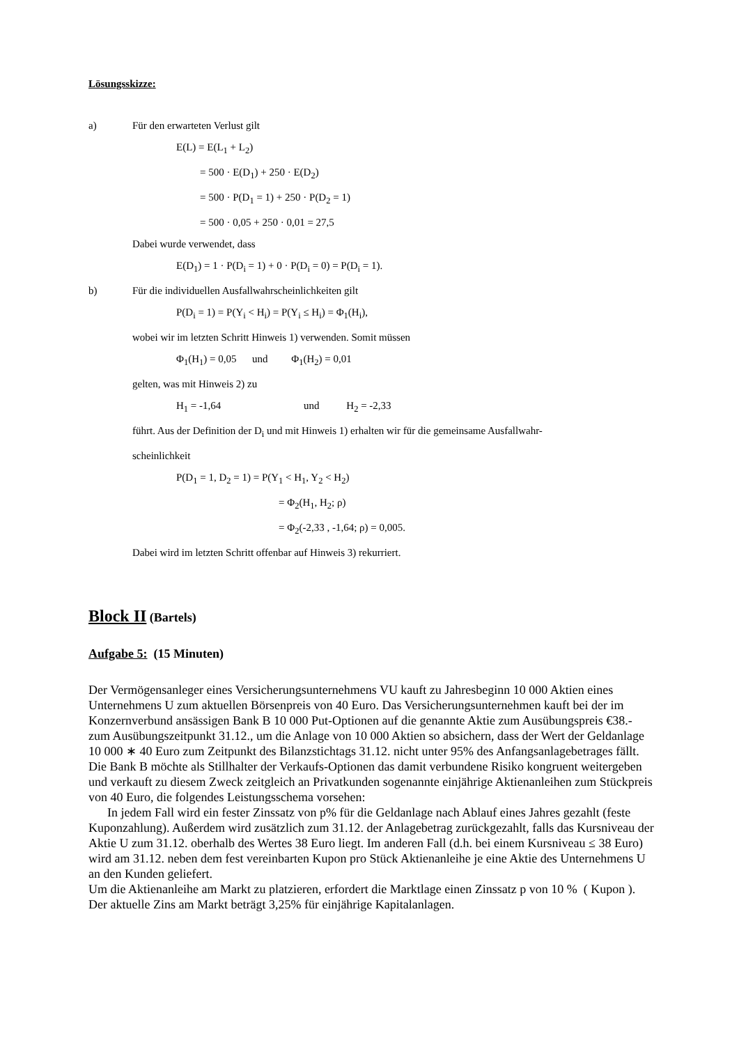Lösungsskizze:
a) Für den erwarteten Verlust gilt
E(L) = E(L<sub>1</sub> + L<sub>2</sub>)
= 500 · E(D<sub>1</sub>) + 250 · E(D<sub>2</sub>)
= 500 · P(D<sub>1</sub> = 1) + 250 · P(D<sub>2</sub> = 1)
= 500 · 0,05 + 250 · 0,01 = 27,5
Dabei wurde verwendet, dass
E(D<sub>1</sub>) = 1 · P(D<sub>i</sub> = 1) + 0 · P(D<sub>i</sub> = 0) = P(D<sub>i</sub> = 1).
b) Für die individuellen Ausfallwahrscheinlichkeiten gilt
P(D<sub>i</sub> = 1) = P(Y<sub>i</sub> < H<sub>i</sub>) = P(Y<sub>i</sub> ≤ H<sub>i</sub>) = Φ<sub>1</sub>(H<sub>i</sub>),
wobei wir im letzten Schritt Hinweis 1) verwenden. Somit müssen
Φ<sub>1</sub>(H<sub>1</sub>) = 0,05 und Φ<sub>1</sub>(H<sub>2</sub>) = 0,01
gelten, was mit Hinweis 2) zu
H<sub>1</sub> = -1,64 und H<sub>2</sub> = -2,33
führt. Aus der Definition der D<sub>i</sub> und mit Hinweis 1) erhalten wir für die gemeinsame Ausfallwahr-
scheinlichkeit
P(D<sub>1</sub> = 1, D<sub>2</sub> = 1) = P(Y<sub>1</sub> < H<sub>1</sub>, Y<sub>2</sub> < H<sub>2</sub>)
= Φ<sub>2</sub>(H<sub>1</sub>, H<sub>2</sub>; ρ)
= Φ<sub>2</sub>(-2,33 , -1,64; ρ) = 0,005.
Dabei wird im letzten Schritt offenbar auf Hinweis 3) rekurriert.
Block II (Bartels)
Aufgabe 5: (15 Minuten)
Der Vermögensanleger eines Versicherungsunternehmens VU kauft zu Jahresbeginn 10 000 Aktien eines Unternehmens U zum aktuellen Börsenpreis von 40 Euro. Das Versicherungsunternehmen kauft bei der im Konzernverbund ansässigen Bank B 10 000 Put-Optionen auf die genannte Aktie zum Ausübungspreis €38.- zum Ausübungszeitpunkt 31.12., um die Anlage von 10 000 Aktien so absichern, dass der Wert der Geldanlage 10 000 ∗ 40 Euro zum Zeitpunkt des Bilanzstichtags 31.12. nicht unter 95% des Anfangsanlagebetrages fällt. Die Bank B möchte als Stillhalter der Verkaufs-Optionen das damit verbundene Risiko kongruent weitergeben und verkauft zu diesem Zweck zeitgleich an Privatkunden sogenannte einjährige Aktienanleihen zum Stückpreis von 40 Euro, die folgendes Leistungsschema vorsehen:
In jedem Fall wird ein fester Zinssatz von p% für die Geldanlage nach Ablauf eines Jahres gezahlt (feste Kuponzahlung). Außerdem wird zusätzlich zum 31.12. der Anlagebetrag zurückgezahlt, falls das Kursniveau der Aktie U zum 31.12. oberhalb des Wertes 38 Euro liegt. Im anderen Fall (d.h. bei einem Kursniveau ≤ 38 Euro) wird am 31.12. neben dem fest vereinbarten Kupon pro Stück Aktienanleihe je eine Aktie des Unternehmens U an den Kunden geliefert.
Um die Aktienanleihe am Markt zu platzieren, erfordert die Marktlage einen Zinssatz p von 10 % ( Kupon ).
Der aktuelle Zins am Markt beträgt 3,25% für einjährige Kapitalanlagen.